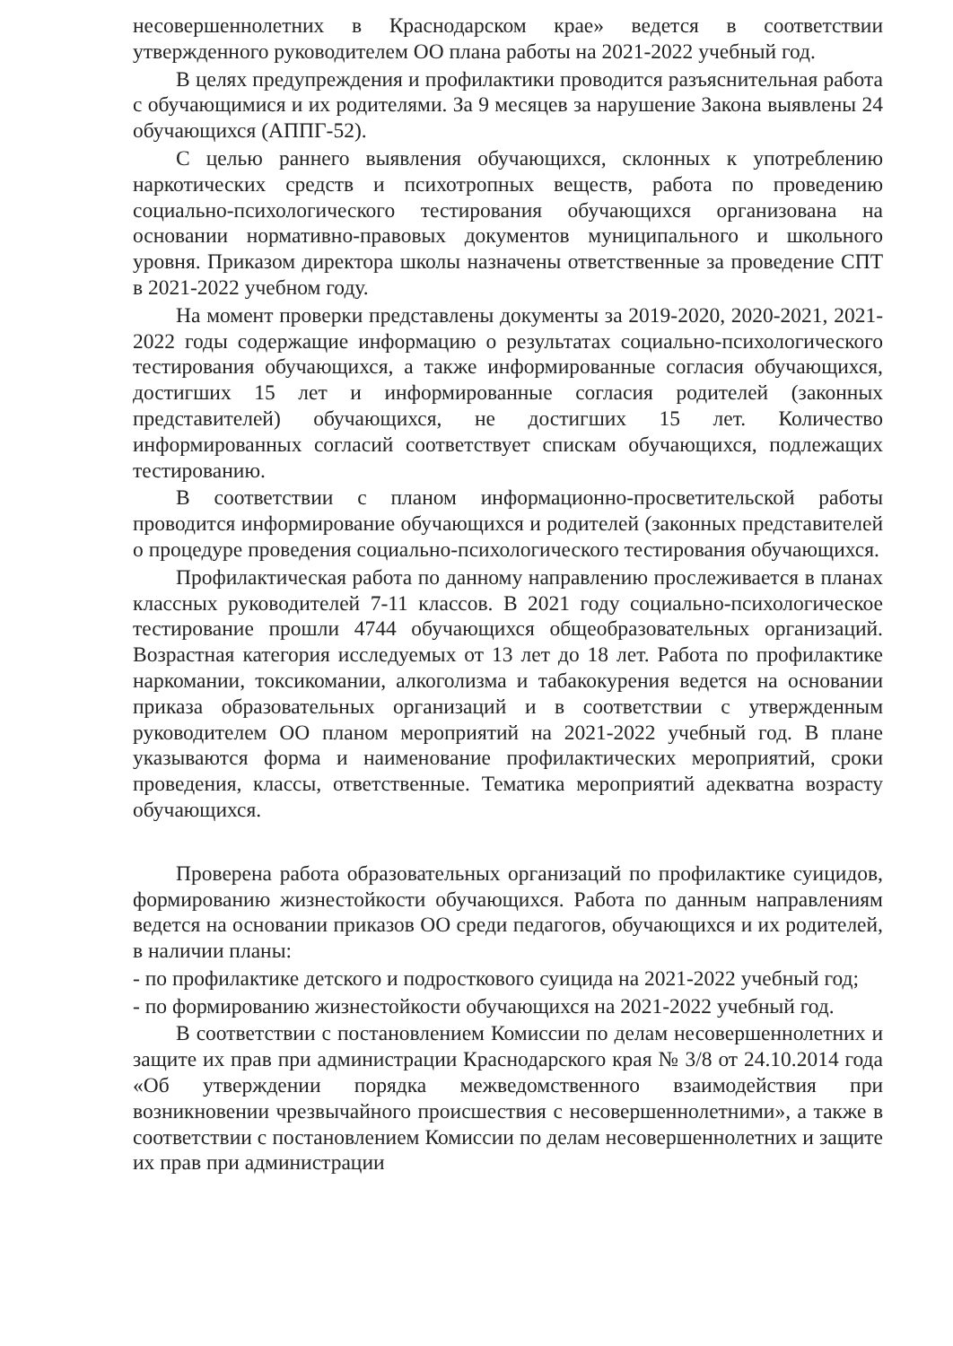несовершеннолетних в Краснодарском крае» ведется в соответствии утвержденного руководителем ОО плана работы на 2021-2022 учебный год.
В целях предупреждения и профилактики проводится разъяснительная работа с обучающимися и их родителями. За 9 месяцев за нарушение Закона выявлены 24 обучающихся (АППГ-52).
С целью раннего выявления обучающихся, склонных к употреблению наркотических средств и психотропных веществ, работа по проведению социально-психологического тестирования обучающихся организована на основании нормативно-правовых документов муниципального и школьного уровня. Приказом директора школы назначены ответственные за проведение СПТ в 2021-2022 учебном году.
На момент проверки представлены документы за 2019-2020, 2020-2021, 2021-2022 годы содержащие информацию о результатах социально-психологического тестирования обучающихся, а также информированные согласия обучающихся, достигших 15 лет и информированные согласия родителей (законных представителей) обучающихся, не достигших 15 лет. Количество информированных согласий соответствует спискам обучающихся, подлежащих тестированию.
В соответствии с планом информационно-просветительской работы проводится информирование обучающихся и родителей (законных представителей о процедуре проведения социально-психологического тестирования обучающихся.
Профилактическая работа по данному направлению прослеживается в планах классных руководителей 7-11 классов. В 2021 году социально-психологическое тестирование прошли 4744 обучающихся общеобразовательных организаций. Возрастная категория исследуемых от 13 лет до 18 лет. Работа по профилактике наркомании, токсикомании, алкоголизма и табакокурения ведется на основании приказа образовательных организаций и в соответствии с утвержденным руководителем ОО планом мероприятий на 2021-2022 учебный год. В плане указываются форма и наименование профилактических мероприятий, сроки проведения, классы, ответственные. Тематика мероприятий адекватна возрасту обучающихся.
Проверена работа образовательных организаций по профилактике суицидов, формированию жизнестойкости обучающихся. Работа по данным направлениям ведется на основании приказов ОО среди педагогов, обучающихся и их родителей, в наличии планы:
- по профилактике детского и подросткового суицида на 2021-2022 учебный год;
- по формированию жизнестойкости обучающихся на 2021-2022 учебный год.
В соответствии с постановлением Комиссии по делам несовершеннолетних и защите их прав при администрации Краснодарского края № 3/8 от 24.10.2014 года «Об утверждении порядка межведомственного взаимодействия при возникновении чрезвычайного происшествия с несовершеннолетними», а также в соответствии с постановлением Комиссии по делам несовершеннолетних и защите их прав при администрации